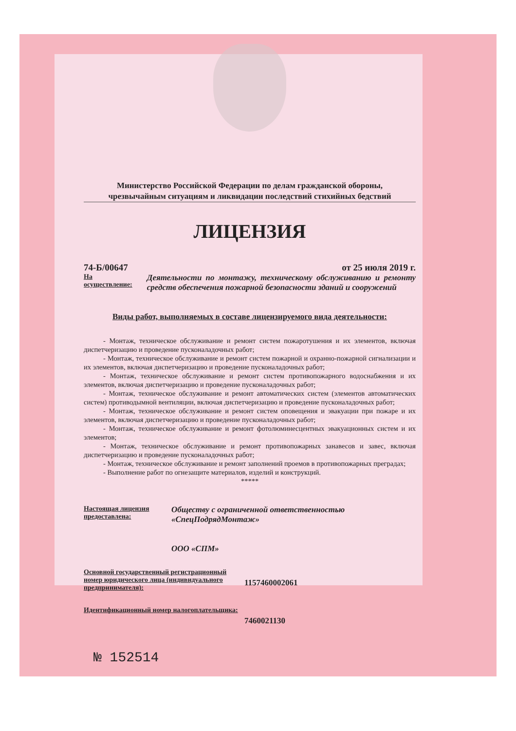Министерство Российской Федерации по делам гражданской обороны,
чрезвычайным ситуациям и ликвидации последствий стихийных бедствий
ЛИЦЕНЗИЯ
74-Б/00647 от 25 июля 2019 г.
На осуществление: Деятельности по монтажу, техническому обслуживанию и ремонту средств обеспечения пожарной безопасности зданий и сооружений
Виды работ, выполняемых в составе лицензируемого вида деятельности:
- Монтаж, техническое обслуживание и ремонт систем пожаротушения и их элементов, включая диспетчеризацию и проведение пусконаладочных работ;
- Монтаж, техническое обслуживание и ремонт систем пожарной и охранно-пожарной сигнализации и их элементов, включая диспетчеризацию и проведение пусконаладочных работ;
- Монтаж, техническое обслуживание и ремонт систем противопожарного водоснабжения и их элементов, включая диспетчеризацию и проведение пусконаладочных работ;
- Монтаж, техническое обслуживание и ремонт автоматических систем (элементов автоматических систем) противодымной вентиляции, включая диспетчеризацию и проведение пусконаладочных работ;
- Монтаж, техническое обслуживание и ремонт систем оповещения и эвакуации при пожаре и их элементов, включая диспетчеризацию и проведение пусконаладочных работ;
- Монтаж, техническое обслуживание и ремонт фотолюминесцентных эвакуационных систем и их элементов;
- Монтаж, техническое обслуживание и ремонт противопожарных занавесов и завес, включая диспетчеризацию и проведение пусконаладочных работ;
- Монтаж, техническое обслуживание и ремонт заполнений проемов в противопожарных преградах;
- Выполнение работ по огнезащите материалов, изделий и конструкций.
*****
Настоящая лицензия предоставлена:
Обществу с ограниченной ответственностью
«СпецПодрядМонтаж»
ООО «СПМ»
Основной государственный регистрационный номер юридического лица (индивидуального предпринимателя):
1157460002061
Идентификационный номер налогоплательщика:
7460021130
№ 152514